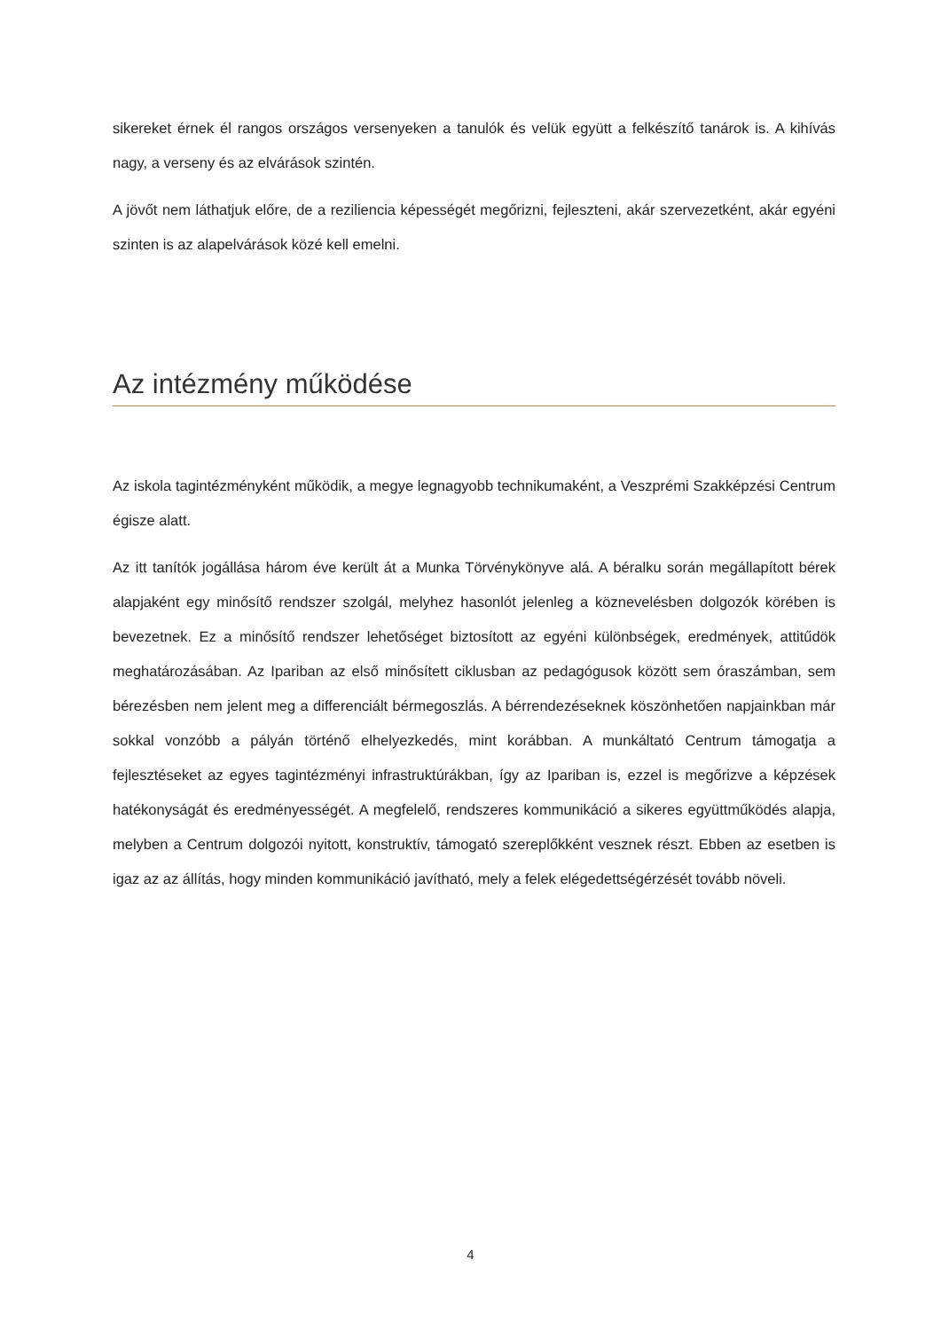sikereket érnek él rangos országos versenyeken a tanulók és velük együtt a felkészítő tanárok is. A kihívás nagy, a verseny és az elvárások szintén.
A jövőt nem láthatjuk előre, de a reziliencia képességét megőrizni, fejleszteni, akár szervezetként, akár egyéni szinten is az alapelvárások közé kell emelni.
Az intézmény működése
Az iskola tagintézményként működik, a megye legnagyobb technikumaként, a Veszprémi Szakképzési Centrum égisze alatt.
Az itt tanítók jogállása három éve került át a Munka Törvénykönyve alá. A béralku során megállapított bérek alapjaként egy minősítő rendszer szolgál, melyhez hasonlót jelenleg a köznevelésben dolgozók körében is bevezetnek. Ez a minősítő rendszer lehetőséget biztosított az egyéni különbségek, eredmények, attitűdök meghatározásában. Az Ipariban az első minősített ciklusban az pedagógusok között sem óraszámban, sem bérezésben nem jelent meg a differenciált bérmegoszlás. A bérrendezéseknek köszönhetően napjainkban már sokkal vonzóbb a pályán történő elhelyezkedés, mint korábban. A munkáltató Centrum támogatja a fejlesztéseket az egyes tagintézményi infrastruktúrákban, így az Ipariban is, ezzel is megőrizve a képzések hatékonyságát és eredményességét. A megfelelő, rendszeres kommunikáció a sikeres együttműködés alapja, melyben a Centrum dolgozói nyitott, konstruktív, támogató szereplőkként vesznek részt. Ebben az esetben is igaz az az állítás, hogy minden kommunikáció javítható, mely a felek elégedettségérzését tovább növeli.
4